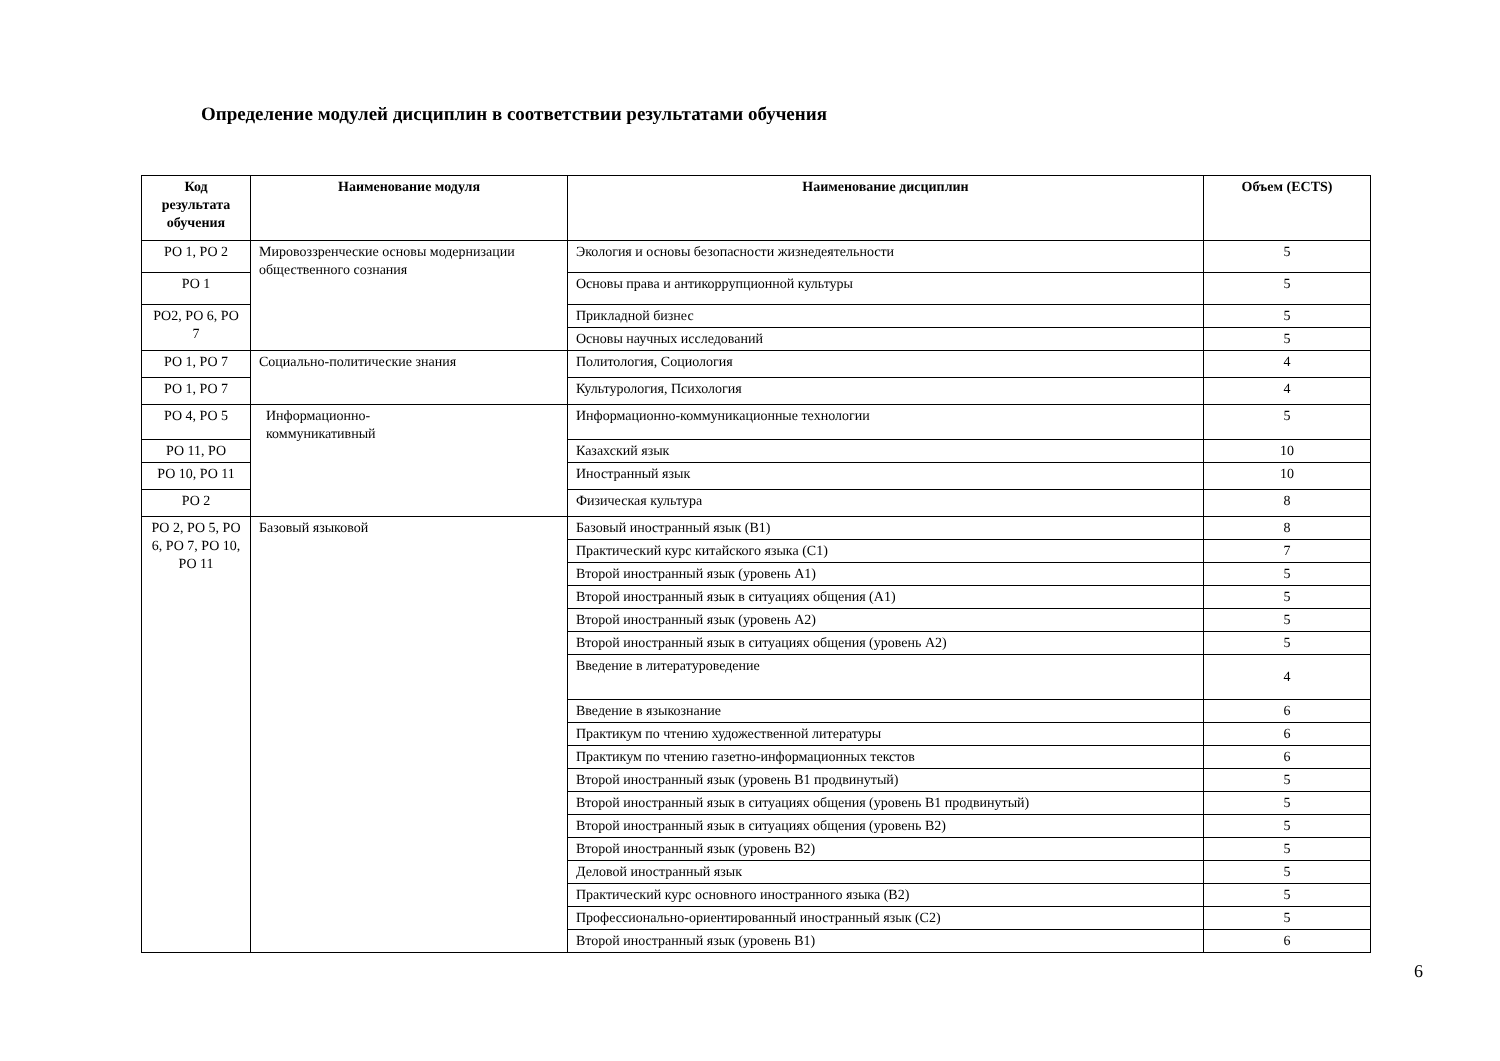Определение модулей дисциплин в соответствии результатами обучения
| Код результата обучения | Наименование модуля | Наименование дисциплин | Объем (ECTS) |
| --- | --- | --- | --- |
| РО 1, РО 2 | Мировоззренческие основы модернизации общественного сознания | Экология и основы безопасности жизнедеятельности | 5 |
| РО 1 | | Основы права и антикоррупционной культуры | 5 |
| РО2, РО 6, РО 7 | | Прикладной бизнес | 5 |
| | | Основы научных исследований | 5 |
| РО 1, РО 7 | Социально-политические знания | Политология, Социология | 4 |
| РО 1, РО 7 | | Культурология, Психология | 4 |
| РО 4, РО 5 | Информационно- коммуникативный | Информационно-коммуникационные технологии | 5 |
| РО 11, РО | | Казахский язык | 10 |
| РО 10, РО 11 | | Иностранный язык | 10 |
| РО 2 | | Физическая культура | 8 |
| РО 2, РО 5, РО 6, РО 7, РО 10, РО 11 | Базовый языковой | Базовый иностранный язык (В1) | 8 |
| | | Практический курс китайского языка (С1) | 7 |
| | | Второй иностранный язык (уровень А1) | 5 |
| | | Второй иностранный язык в ситуациях общения (А1) | 5 |
| | | Второй иностранный язык (уровень А2) | 5 |
| | | Второй иностранный язык в ситуациях общения (уровень А2) | 5 |
| | | Введение в литературоведение | 4 |
| | | Введение в языкознание | 6 |
| | | Практикум по чтению художественной литературы | 6 |
| | | Практикум по чтению газетно-информационных текстов | 6 |
| | | Второй иностранный язык (уровень В1 продвинутый) | 5 |
| | | Второй иностранный язык в ситуациях общения (уровень В1 продвинутый) | 5 |
| | | Второй иностранный язык в ситуациях общения (уровень В2) | 5 |
| | | Второй иностранный язык (уровень В2) | 5 |
| | | Деловой иностранный язык | 5 |
| | | Практический курс основного иностранного языка (В2) | 5 |
| | | Профессионально-ориентированный иностранный язык (С2) | 5 |
| | | Второй иностранный язык (уровень В1) | 6 |
6